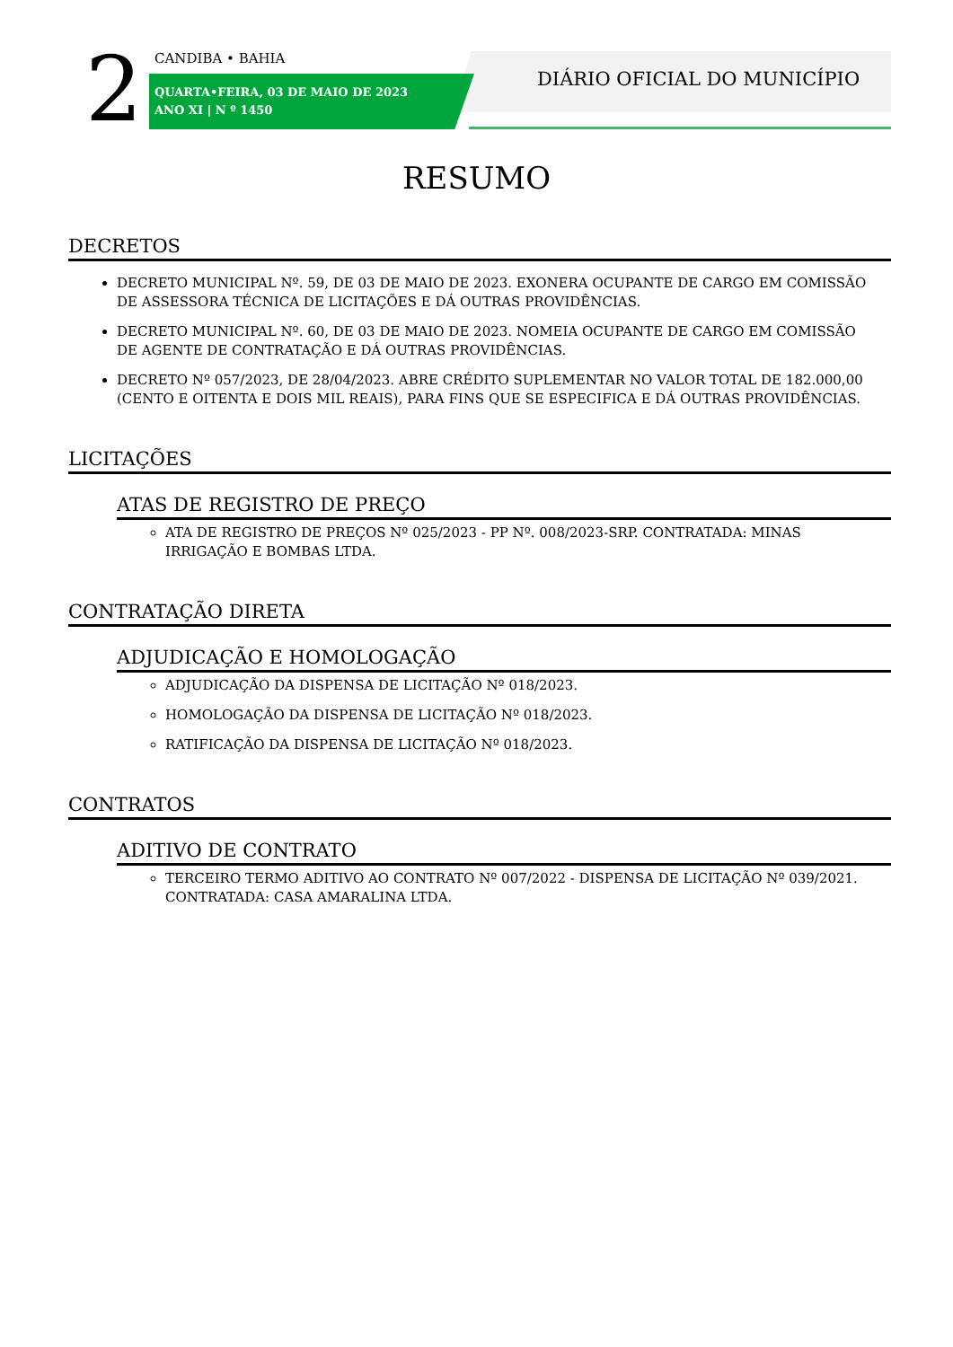2 CANDIBA • BAHIA
QUARTA•FEIRA, 03 DE MAIO DE 2023
ANO XI | N º 1450
DIÁRIO OFICIAL DO MUNICÍPIO
RESUMO
DECRETOS
DECRETO MUNICIPAL Nº. 59, DE 03 DE MAIO DE 2023. EXONERA OCUPANTE DE CARGO EM COMISSÃO DE ASSESSORA TÉCNICA DE LICITAÇÕES E DÁ OUTRAS PROVIDÊNCIAS.
DECRETO MUNICIPAL Nº. 60, DE 03 DE MAIO DE 2023. NOMEIA OCUPANTE DE CARGO EM COMISSÃO DE AGENTE DE CONTRATAÇÃO E DÁ OUTRAS PROVIDÊNCIAS.
DECRETO Nº 057/2023, DE 28/04/2023. ABRE CRÉDITO SUPLEMENTAR NO VALOR TOTAL DE 182.000,00 (CENTO E OITENTA E DOIS MIL REAIS), PARA FINS QUE SE ESPECIFICA E DÁ OUTRAS PROVIDÊNCIAS.
LICITAÇÕES
ATAS DE REGISTRO DE PREÇO
ATA DE REGISTRO DE PREÇOS Nº 025/2023 - PP Nº. 008/2023-SRP. CONTRATADA: MINAS IRRIGAÇÃO E BOMBAS LTDA.
CONTRATAÇÃO DIRETA
ADJUDICAÇÃO E HOMOLOGAÇÃO
ADJUDICAÇÃO DA DISPENSA DE LICITAÇÃO Nº 018/2023.
HOMOLOGAÇÃO DA DISPENSA DE LICITAÇÃO Nº 018/2023.
RATIFICAÇÃO DA DISPENSA DE LICITAÇÃO Nº 018/2023.
CONTRATOS
ADITIVO DE CONTRATO
TERCEIRO TERMO ADITIVO AO CONTRATO Nº 007/2022 - DISPENSA DE LICITAÇÃO Nº 039/2021. CONTRATADA: CASA AMARALINA LTDA.